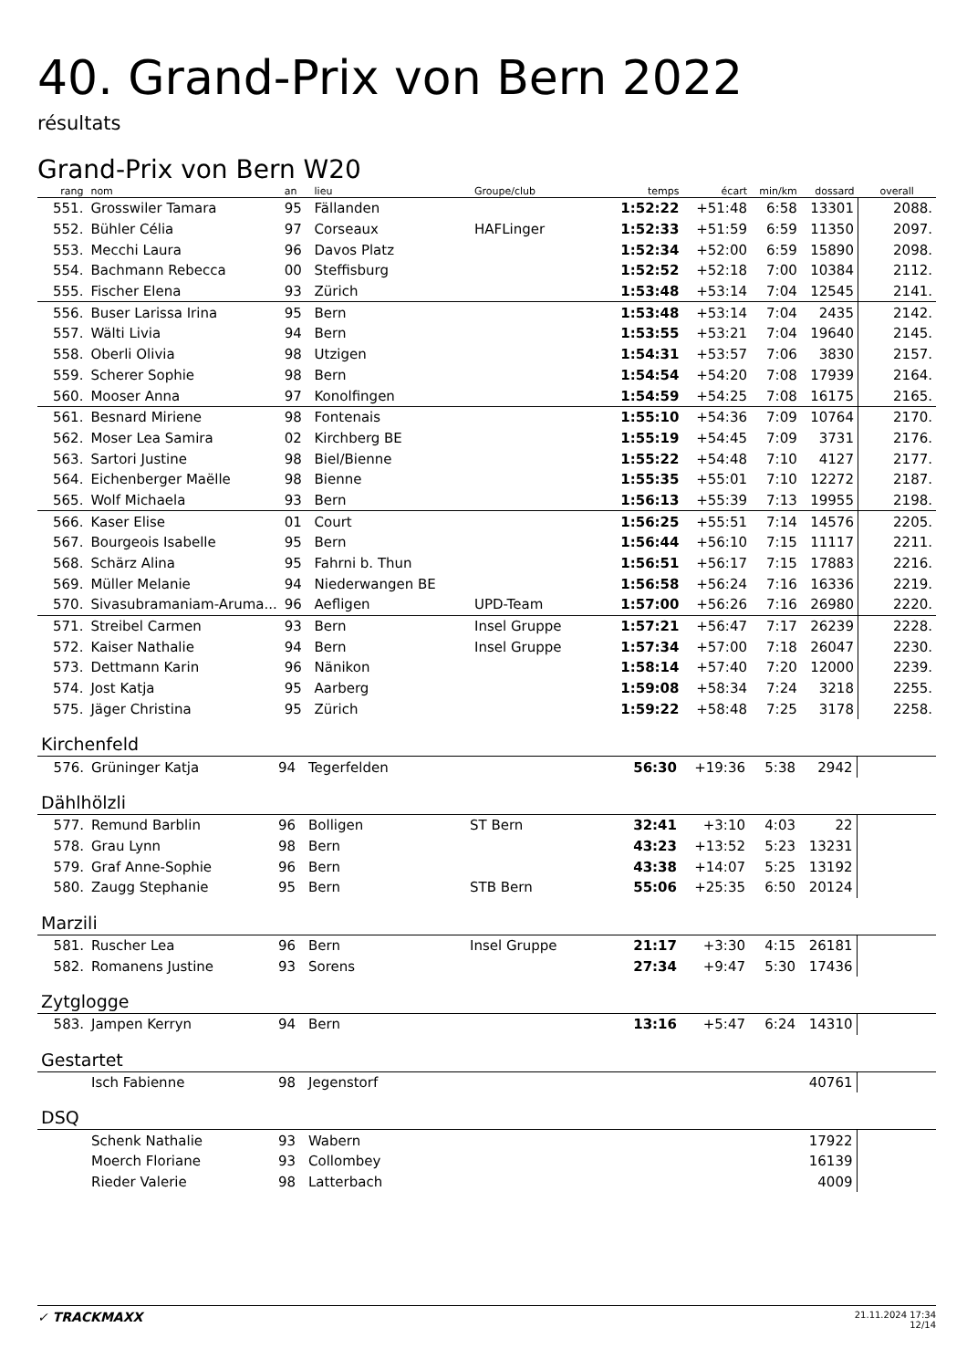40. Grand-Prix von Bern 2022
résultats
Grand-Prix von Bern W20
| rang | nom | an | lieu | Groupe/club | temps | écart | min/km | dossard | overall |
| --- | --- | --- | --- | --- | --- | --- | --- | --- | --- |
| 551. | Grosswiler Tamara | 95 | Fällanden | | 1:52:22 | +51:48 | 6:58 | 13301 | 2088. |
| 552. | Bühler Célia | 97 | Corseaux | HAFLinger | 1:52:33 | +51:59 | 6:59 | 11350 | 2097. |
| 553. | Mecchi Laura | 96 | Davos Platz | | 1:52:34 | +52:00 | 6:59 | 15890 | 2098. |
| 554. | Bachmann Rebecca | 00 | Steffisburg | | 1:52:52 | +52:18 | 7:00 | 10384 | 2112. |
| 555. | Fischer Elena | 93 | Zürich | | 1:53:48 | +53:14 | 7:04 | 12545 | 2141. |
| 556. | Buser Larissa Irina | 95 | Bern | | 1:53:48 | +53:14 | 7:04 | 2435 | 2142. |
| 557. | Wälti Livia | 94 | Bern | | 1:53:55 | +53:21 | 7:04 | 19640 | 2145. |
| 558. | Oberli Olivia | 98 | Utzigen | | 1:54:31 | +53:57 | 7:06 | 3830 | 2157. |
| 559. | Scherer Sophie | 98 | Bern | | 1:54:54 | +54:20 | 7:08 | 17939 | 2164. |
| 560. | Mooser Anna | 97 | Konolfingen | | 1:54:59 | +54:25 | 7:08 | 16175 | 2165. |
| 561. | Besnard Miriene | 98 | Fontenais | | 1:55:10 | +54:36 | 7:09 | 10764 | 2170. |
| 562. | Moser Lea Samira | 02 | Kirchberg BE | | 1:55:19 | +54:45 | 7:09 | 3731 | 2176. |
| 563. | Sartori Justine | 98 | Biel/Bienne | | 1:55:22 | +54:48 | 7:10 | 4127 | 2177. |
| 564. | Eichenberger Maëlle | 98 | Bienne | | 1:55:35 | +55:01 | 7:10 | 12272 | 2187. |
| 565. | Wolf Michaela | 93 | Bern | | 1:56:13 | +55:39 | 7:13 | 19955 | 2198. |
| 566. | Kaser Elise | 01 | Court | | 1:56:25 | +55:51 | 7:14 | 14576 | 2205. |
| 567. | Bourgeois Isabelle | 95 | Bern | | 1:56:44 | +56:10 | 7:15 | 11117 | 2211. |
| 568. | Schärz Alina | 95 | Fahrni b. Thun | | 1:56:51 | +56:17 | 7:15 | 17883 | 2216. |
| 569. | Müller Melanie | 94 | Niederwangen BE | | 1:56:58 | +56:24 | 7:16 | 16336 | 2219. |
| 570. | Sivasubramaniam-Aruma... | 96 | Aefligen | UPD-Team | 1:57:00 | +56:26 | 7:16 | 26980 | 2220. |
| 571. | Streibel Carmen | 93 | Bern | Insel Gruppe | 1:57:21 | +56:47 | 7:17 | 26239 | 2228. |
| 572. | Kaiser Nathalie | 94 | Bern | Insel Gruppe | 1:57:34 | +57:00 | 7:18 | 26047 | 2230. |
| 573. | Dettmann Karin | 96 | Nänikon | | 1:58:14 | +57:40 | 7:20 | 12000 | 2239. |
| 574. | Jost Katja | 95 | Aarberg | | 1:59:08 | +58:34 | 7:24 | 3218 | 2255. |
| 575. | Jäger Christina | 95 | Zürich | | 1:59:22 | +58:48 | 7:25 | 3178 | 2258. |
Kirchenfeld
| 576. | Grüninger Katja | 94 | Tegerfelden | | 56:30 | +19:36 | 5:38 | 2942 | |
Dählhölzli
| 577. | Remund Barblin | 96 | Bolligen | ST Bern | 32:41 | +3:10 | 4:03 | 22 | |
| 578. | Grau Lynn | 98 | Bern | | 43:23 | +13:52 | 5:23 | 13231 | |
| 579. | Graf Anne-Sophie | 96 | Bern | | 43:38 | +14:07 | 5:25 | 13192 | |
| 580. | Zaugg Stephanie | 95 | Bern | STB Bern | 55:06 | +25:35 | 6:50 | 20124 | |
Marzili
| 581. | Ruscher Lea | 96 | Bern | Insel Gruppe | 21:17 | +3:30 | 4:15 | 26181 | |
| 582. | Romanens Justine | 93 | Sorens | | 27:34 | +9:47 | 5:30 | 17436 | |
Zytglogge
| 583. | Jampen Kerryn | 94 | Bern | | 13:16 | +5:47 | 6:24 | 14310 | |
Gestartet
| | Isch Fabienne | 98 | Jegenstorf | | | | | 40761 | |
DSQ
| | Schenk Nathalie | 93 | Wabern | | | | | 17922 | |
| | Moerch Floriane | 93 | Collombey | | | | | 16139 | |
| | Rieder Valerie | 98 | Latterbach | | | | | 4009 | |
✓ TRACKMAXX 21.11.2024 17:34
12/14